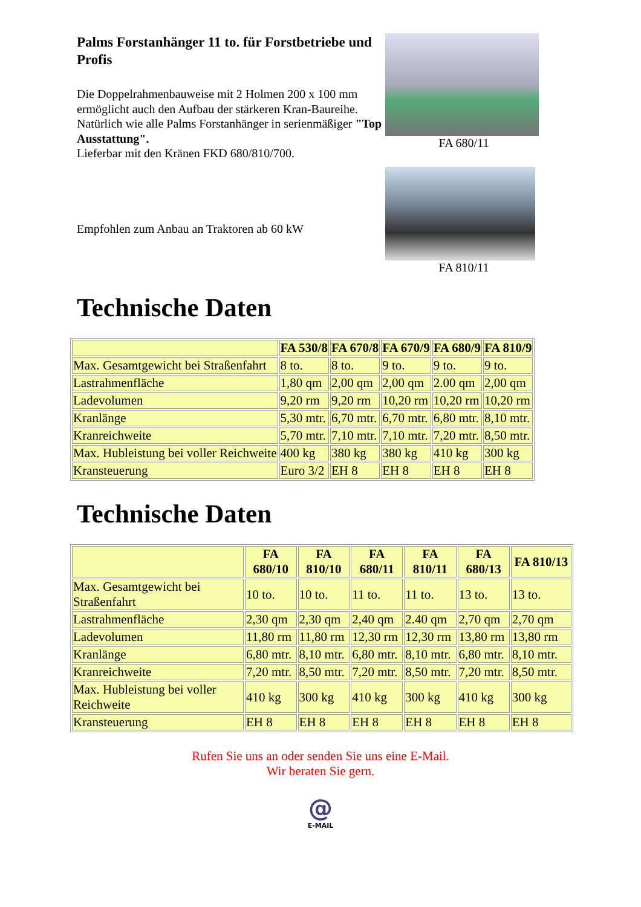Palms Forstanhänger 11 to. für Forstbetriebe und Profis
Die Doppelrahmenbauweise mit 2 Holmen 200 x 100 mm ermöglicht auch den Aufbau der stärkeren Kran-Baureihe. Natürlich wie alle Palms Forstanhänger in serienmäßiger "Top Ausstattung".
Lieferbar mit den Kränen FKD 680/810/700.
Empfohlen zum Anbau an Traktoren ab 60 kW
FA 680/11
FA 810/11
Technische Daten
| | FA 530/8 | FA 670/8 | FA 670/9 | FA 680/9 | FA 810/9 |
| --- | --- | --- | --- | --- | --- |
| Max. Gesamtgewicht bei Straßenfahrt | 8 to. | 8 to. | 9 to. | 9 to. | 9 to. |
| Lastrahmenfläche | 1,80 qm | 2,00 qm | 2,00 qm | 2.00 qm | 2,00 qm |
| Ladevolumen | 9,20 rm | 9,20 rm | 10,20 rm | 10,20 rm | 10,20 rm |
| Kranlänge | 5,30 mtr. | 6,70 mtr. | 6,70 mtr. | 6,80 mtr. | 8,10 mtr. |
| Kranreichweite | 5,70 mtr. | 7,10 mtr. | 7,10 mtr. | 7,20 mtr. | 8,50 mtr. |
| Max. Hubleistung bei voller Reichweite | 400 kg | 380 kg | 380 kg | 410 kg | 300 kg |
| Kransteuerung | Euro 3/2 | EH 8 | EH 8 | EH 8 | EH 8 |
Technische Daten
| | FA 680/10 | FA 810/10 | FA 680/11 | FA 810/11 | FA 680/13 | FA 810/13 |
| --- | --- | --- | --- | --- | --- | --- |
| Max. Gesamtgewicht bei Straßenfahrt | 10 to. | 10 to. | 11 to. | 11 to. | 13 to. | 13 to. |
| Lastrahmenfläche | 2,30 qm | 2,30 qm | 2,40 qm | 2.40 qm | 2,70 qm | 2,70 qm |
| Ladevolumen | 11,80 rm | 11,80 rm | 12,30 rm | 12,30 rm | 13,80 rm | 13,80 rm |
| Kranlänge | 6,80 mtr. | 8,10 mtr. | 6,80 mtr. | 8,10 mtr. | 6,80 mtr. | 8,10 mtr. |
| Kranreichweite | 7,20 mtr. | 8,50 mtr. | 7,20 mtr. | 8,50 mtr. | 7,20 mtr. | 8,50 mtr. |
| Max. Hubleistung bei voller Reichweite | 410 kg | 300 kg | 410 kg | 300 kg | 410 kg | 300 kg |
| Kransteuerung | EH 8 | EH 8 | EH 8 | EH 8 | EH 8 | EH 8 |
Rufen Sie uns an oder senden Sie uns eine E-Mail.
Wir beraten Sie gern.
@
E-MAIL